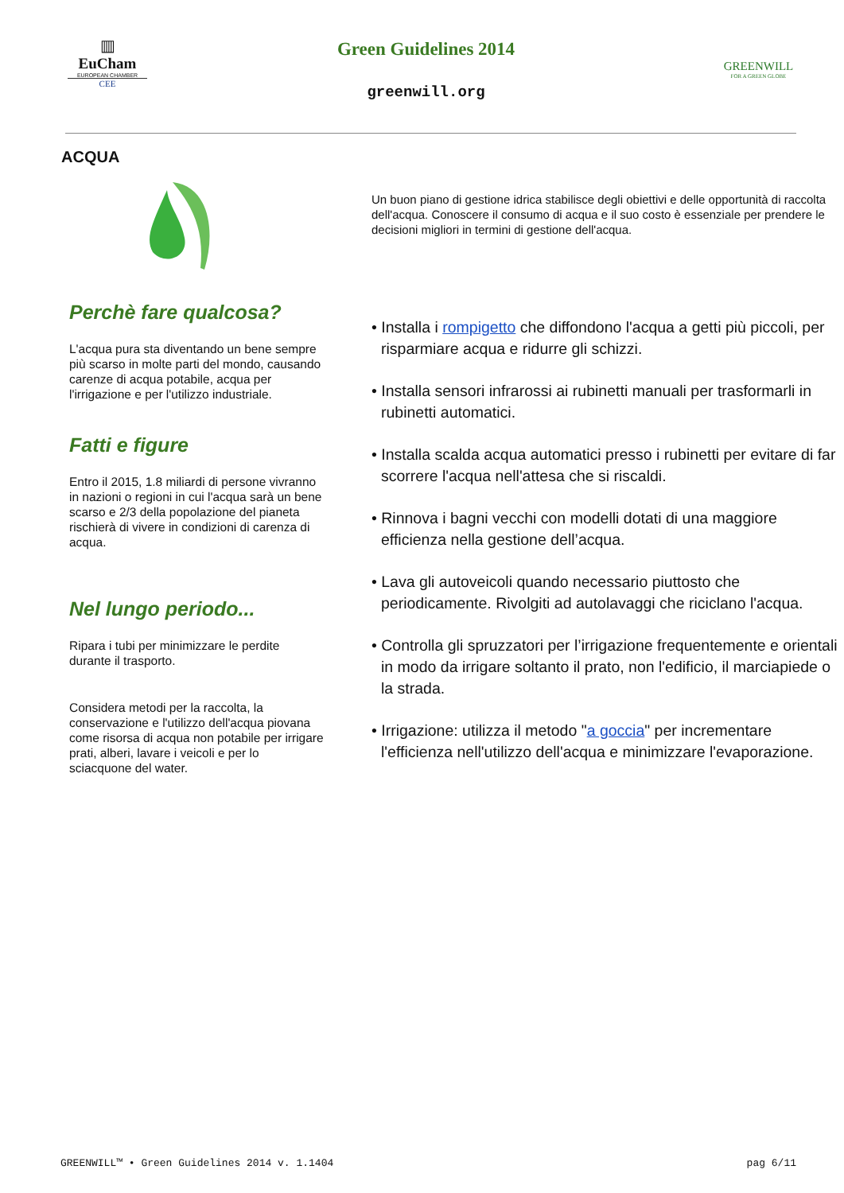▥
EuCham
EUROPEAN CHAMBER
CEE
Green Guidelines 2014
greenwill.org
GREENWILL
FOR A GREEN GLOBE
ACQUA
Perchè fare qualcosa?
L'acqua pura sta diventando un bene sempre più scarso in molte parti del mondo, causando carenze di acqua potabile, acqua per l'irrigazione e per l'utilizzo industriale.
Fatti e figure
Entro il 2015, 1.8 miliardi di persone vivranno in nazioni o regioni in cui l'acqua sarà un bene scarso e 2/3 della popolazione del pianeta rischierà di vivere in condizioni di carenza di acqua.
Nel lungo periodo...
Ripara i tubi per minimizzare le perdite durante il trasporto.
Considera metodi per la raccolta, la conservazione e l'utilizzo dell'acqua piovana come risorsa di acqua non potabile per irrigare prati, alberi, lavare i veicoli e per lo sciacquone del water.
Un buon piano di gestione idrica stabilisce degli obiettivi e delle opportunità di raccolta dell'acqua. Conoscere il consumo di acqua e il suo costo è essenziale per prendere le decisioni migliori in termini di gestione dell'acqua.
• Installa i rompigetto che diffondono l'acqua a getti più piccoli, per risparmiare acqua e ridurre gli schizzi.
• Installa sensori infrarossi ai rubinetti manuali per trasformarli in rubinetti automatici.
• Installa scalda acqua automatici presso i rubinetti per evitare di far scorrere l'acqua nell'attesa che si riscaldi.
• Rinnova i bagni vecchi con modelli dotati di una maggiore efficienza nella gestione dell’acqua.
• Lava gli autoveicoli quando necessario piuttosto che periodicamente. Rivolgiti ad autolavaggi che riciclano l'acqua.
• Controlla gli spruzzatori per l’irrigazione frequentemente e orientali in modo da irrigare soltanto il prato, non l'edificio, il marciapiede o la strada.
• Irrigazione: utilizza il metodo "a goccia" per incrementare l'efficienza nell'utilizzo dell'acqua e minimizzare l'evaporazione.
GREENWILL™ • Green Guidelines 2014 v. 1.1404 pag 6/11